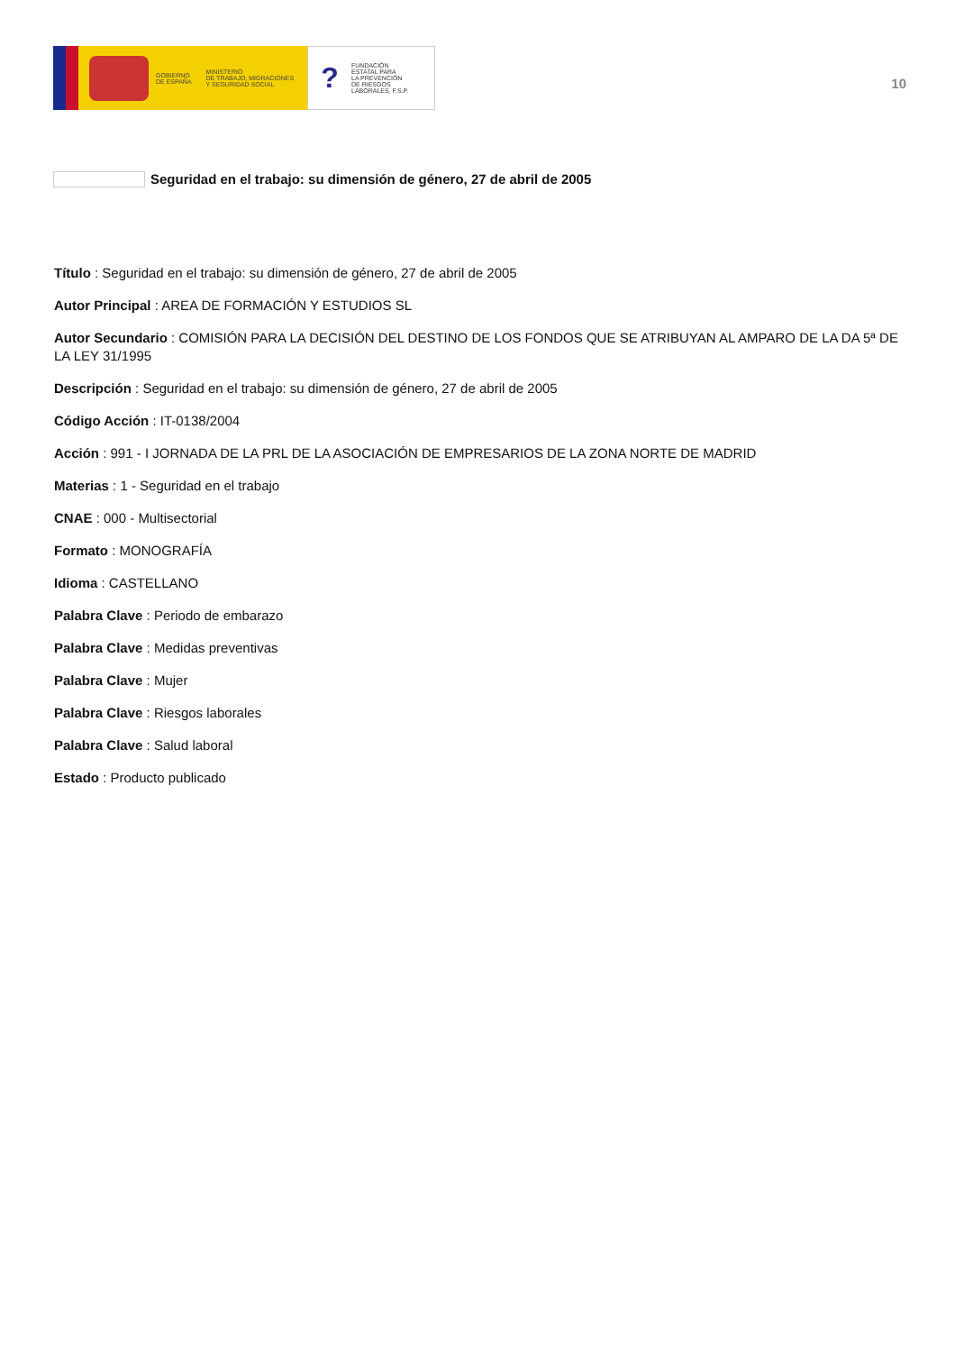GOBIERNO
DE ESPAÑA
MINISTERIO
DE TRABAJO, MIGRACIONES
Y SEGURIDAD SOCIAL
?
FUNDACIÓN
ESTATAL PARA
LA PREVENCIÓN
DE RIESGOS
LABORALES, F.S.P.
10
Seguridad en el trabajo: su dimensión de género, 27 de abril de 2005
Título : Seguridad en el trabajo: su dimensión de género, 27 de abril de 2005
Autor Principal : AREA DE FORMACIÓN Y ESTUDIOS SL
Autor Secundario : COMISIÓN PARA LA DECISIÓN DEL DESTINO DE LOS FONDOS QUE SE ATRIBUYAN AL AMPARO DE LA DA 5ª DE LA LEY 31/1995
Descripción : Seguridad en el trabajo: su dimensión de género, 27 de abril de 2005
Código Acción : IT-0138/2004
Acción : 991 - I JORNADA DE LA PRL DE LA ASOCIACIÓN DE EMPRESARIOS DE LA ZONA NORTE DE MADRID
Materias : 1 - Seguridad en el trabajo
CNAE : 000 - Multisectorial
Formato : MONOGRAFÍA
Idioma : CASTELLANO
Palabra Clave : Periodo de embarazo
Palabra Clave : Medidas preventivas
Palabra Clave : Mujer
Palabra Clave : Riesgos laborales
Palabra Clave : Salud laboral
Estado : Producto publicado